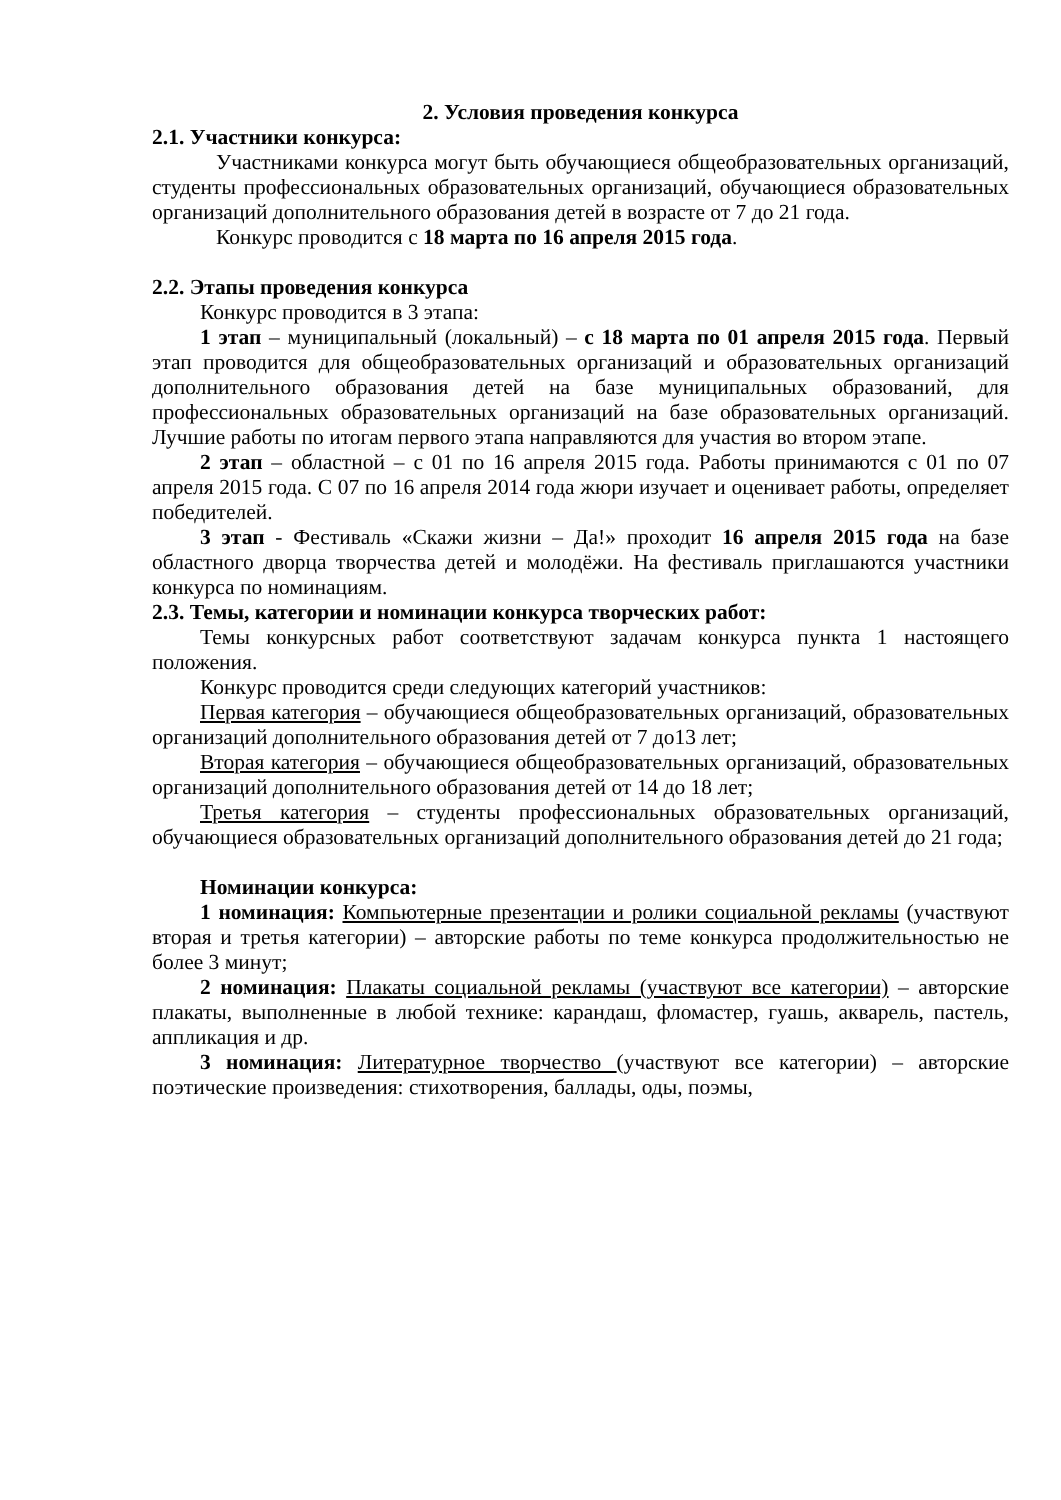2. Условия проведения конкурса
2.1. Участники конкурса:
Участниками конкурса могут быть обучающиеся общеобразовательных организаций, студенты профессиональных образовательных организаций, обучающиеся образовательных организаций дополнительного образования детей в возрасте от 7 до 21 года.
Конкурс проводится с 18 марта по 16 апреля 2015 года.
2.2. Этапы проведения конкурса
Конкурс проводится в 3 этапа:
1 этап – муниципальный (локальный) – с 18 марта по 01 апреля 2015 года. Первый этап проводится для общеобразовательных организаций и образовательных организаций дополнительного образования детей на базе муниципальных образований, для профессиональных образовательных организаций на базе образовательных организаций. Лучшие работы по итогам первого этапа направляются для участия во втором этапе.
2 этап – областной – с 01 по 16 апреля 2015 года. Работы принимаются с 01 по 07 апреля 2015 года. С 07 по 16 апреля 2014 года жюри изучает и оценивает работы, определяет победителей.
3 этап - Фестиваль «Скажи жизни – Да!» проходит 16 апреля 2015 года на базе областного дворца творчества детей и молодёжи. На фестиваль приглашаются участники конкурса по номинациям.
2.3. Темы, категории и номинации конкурса творческих работ:
Темы конкурсных работ соответствуют задачам конкурса пункта 1 настоящего положения.
Конкурс проводится среди следующих категорий участников:
Первая категория – обучающиеся общеобразовательных организаций, образовательных организаций дополнительного образования детей от 7 до13 лет;
Вторая категория – обучающиеся общеобразовательных организаций, образовательных организаций дополнительного образования детей от 14 до 18 лет;
Третья категория – студенты профессиональных образовательных организаций, обучающиеся образовательных организаций дополнительного образования детей до 21 года;
Номинации конкурса:
1 номинация: Компьютерные презентации и ролики социальной рекламы (участвуют вторая и третья категории) – авторские работы по теме конкурса продолжительностью не более 3 минут;
2 номинация: Плакаты социальной рекламы (участвуют все категории) – авторские плакаты, выполненные в любой технике: карандаш, фломастер, гуашь, акварель, пастель, аппликация и др.
3 номинация: Литературное творчество (участвуют все категории) – авторские поэтические произведения: стихотворения, баллады, оды, поэмы,